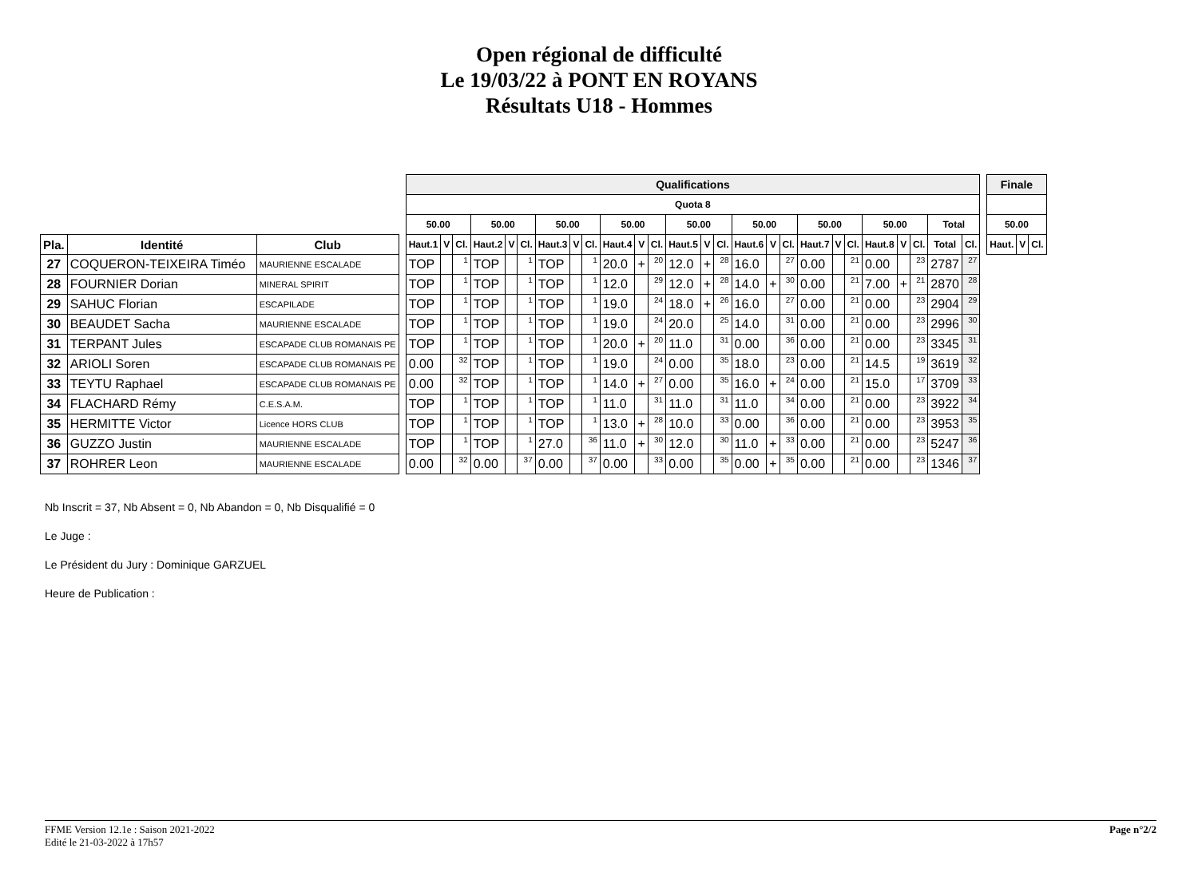Open régional de difficulté
Le 19/03/22 à PONT EN ROYANS
Résultats U18 - Hommes
| | | | | Qualifications | | | | | | | | | | | | | | | | | | | | | | | | | | | Finale | | |
| --- | --- | --- | --- | --- | --- | --- | --- | --- | --- | --- | --- | --- | --- | --- | --- | --- | --- | --- | --- | --- | --- | --- | --- | --- | --- | --- | --- | --- | --- | --- | --- | --- | --- |
| | | | | Quota 8 | | | | | | | | | | | | | | | | | | | | | | | | | | | | | |
| | | | | 50.00 | | | 50.00 | | | 50.00 | | | 50.00 | | | 50.00 | | | 50.00 | | | 50.00 | | | 50.00 | | | Total | | | 50.00 | | |
| Pla. | Identité | Club | | Haut.1 | V | Cl. | Haut.2 | V | Cl. | Haut.3 | V | Cl. | Haut.4 | V | Cl. | Haut.5 | V | Cl. | Haut.6 | V | Cl. | Haut.7 | V | Cl. | Haut.8 | V | Cl. | Total | Cl. | | Haut. | V | Cl. |
| 27 | COQUERON-TEIXEIRA Timéo | MAURIENNE ESCALADE | | TOP | | 1 | TOP | | 1 | TOP | | 1 | 20.0 | + | 20 | 12.0 | + | 28 | 16.0 | | 27 | 0.00 | | 21 | 0.00 | | 23 | 2787 | 27 | | | | |
| 28 | FOURNIER Dorian | MINERAL SPIRIT | | TOP | | 1 | TOP | | 1 | TOP | | 1 | 12.0 | | 29 | 12.0 | + | 28 | 14.0 | + | 30 | 0.00 | | 21 | 7.00 | + | 21 | 2870 | 28 | | | | |
| 29 | SAHUC Florian | ESCAPILADE | | TOP | | 1 | TOP | | 1 | TOP | | 1 | 19.0 | | 24 | 18.0 | + | 26 | 16.0 | | 27 | 0.00 | | 21 | 0.00 | | 23 | 2904 | 29 | | | | |
| 30 | BEAUDET Sacha | MAURIENNE ESCALADE | | TOP | | 1 | TOP | | 1 | TOP | | 1 | 19.0 | | 24 | 20.0 | | 25 | 14.0 | | 31 | 0.00 | | 21 | 0.00 | | 23 | 2996 | 30 | | | | |
| 31 | TERPANT Jules | ESCAPADE CLUB ROMANAIS PE | | TOP | | 1 | TOP | | 1 | TOP | | 1 | 20.0 | + | 20 | 11.0 | | 31 | 0.00 | | 36 | 0.00 | | 21 | 0.00 | | 23 | 3345 | 31 | | | | |
| 32 | ARIOLI Soren | ESCAPADE CLUB ROMANAIS PE | | 0.00 | | 32 | TOP | | 1 | TOP | | 1 | 19.0 | | 24 | 0.00 | | 35 | 18.0 | | 23 | 0.00 | | 21 | 14.5 | | 19 | 3619 | 32 | | | | |
| 33 | TEYTU Raphael | ESCAPADE CLUB ROMANAIS PE | | 0.00 | | 32 | TOP | | 1 | TOP | | 1 | 14.0 | + | 27 | 0.00 | | 35 | 16.0 | + | 24 | 0.00 | | 21 | 15.0 | | 17 | 3709 | 33 | | | | |
| 34 | FLACHARD Rémy | C.E.S.A.M. | | TOP | | 1 | TOP | | 1 | TOP | | 1 | 11.0 | | 31 | 11.0 | | 31 | 11.0 | | 34 | 0.00 | | 21 | 0.00 | | 23 | 3922 | 34 | | | | |
| 35 | HERMITTE Victor | Licence HORS CLUB | | TOP | | 1 | TOP | | 1 | TOP | | 1 | 13.0 | + | 28 | 10.0 | | 33 | 0.00 | | 36 | 0.00 | | 21 | 0.00 | | 23 | 3953 | 35 | | | | |
| 36 | GUZZO Justin | MAURIENNE ESCALADE | | TOP | | 1 | TOP | | 1 | 27.0 | | 36 | 11.0 | + | 30 | 12.0 | | 30 | 11.0 | + | 33 | 0.00 | | 21 | 0.00 | | 23 | 5247 | 36 | | | | |
| 37 | ROHRER Leon | MAURIENNE ESCALADE | | 0.00 | | 32 | 0.00 | | 37 | 0.00 | | 37 | 0.00 | | 33 | 0.00 | | 35 | 0.00 | + | 35 | 0.00 | | 21 | 0.00 | | 23 | 1346 | 37 | | | | |
Nb Inscrit = 37, Nb Absent = 0, Nb Abandon = 0, Nb Disqualifié = 0
Le Juge :
Le Président du Jury : Dominique GARZUEL
Heure de Publication :
FFME Version 12.1e : Saison 2021-2022
Edité le 21-03-2022 à 17h57
Page n°2/2